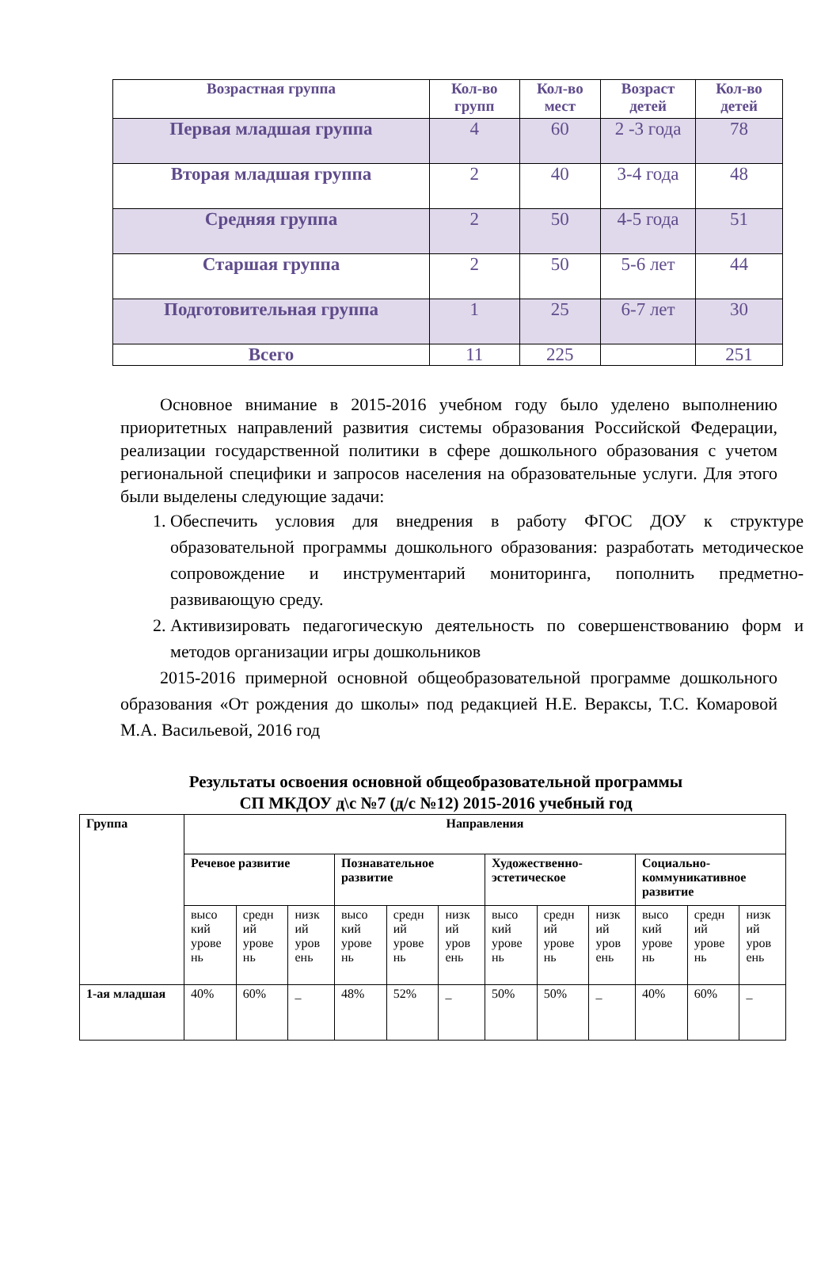| Возрастная группа | Кол-во групп | Кол-во мест | Возраст детей | Кол-во детей |
| --- | --- | --- | --- | --- |
| Первая младшая группа | 4 | 60 | 2 -3 года | 78 |
| Вторая младшая группа | 2 | 40 | 3-4 года | 48 |
| Средняя группа | 2 | 50 | 4-5 года | 51 |
| Старшая группа | 2 | 50 | 5-6 лет | 44 |
| Подготовительная группа | 1 | 25 | 6-7 лет | 30 |
| Всего | 11 | 225 | | 251 |
Основное внимание в 2015-2016 учебном году было уделено выполнению приоритетных направлений развития системы образования Российской Федерации, реализации государственной политики в сфере дошкольного образования с учетом региональной специфики и запросов населения на образовательные услуги. Для этого были выделены следующие задачи:
1. Обеспечить условия для внедрения в работу ФГОС ДОУ к структуре образовательной программы дошкольного образования: разработать методическое сопровождение и инструментарий мониторинга, пополнить предметно-развивающую среду.
2. Активизировать педагогическую деятельность по совершенствованию форм и методов организации игры дошкольников
2015-2016 примерной основной общеобразовательной программе дошкольного образования «От рождения до школы» под редакцией Н.Е. Вераксы, Т.С. Комаровой М.А. Васильевой, 2016 год
Результаты освоения основной общеобразовательной программы
СП МКДОУ д\с №7 (д/с №12) 2015-2016 учебный год
| Группа | Направления | | | | | | | | | | | |
| --- | --- | --- | --- | --- | --- | --- | --- | --- | --- | --- | --- | --- |
| | Речевое развитие | | | Познавательное развитие | | | Художественно-эстетическое | | | Социально-коммуникативное развитие | | |
| | высо кий урове нь | средн ий урове нь | низк ий уров ень | высо кий урове нь | средн ий урове нь | низк ий уров ень | высо кий урове нь | средн ий урове нь | низк ий уров ень | высо кий урове нь | средн ий урове нь | низк ий уров ень |
| 1-ая младшая | 40% | 60% | _ | 48% | 52% | _ | 50% | 50% | _ | 40% | 60% | _ |